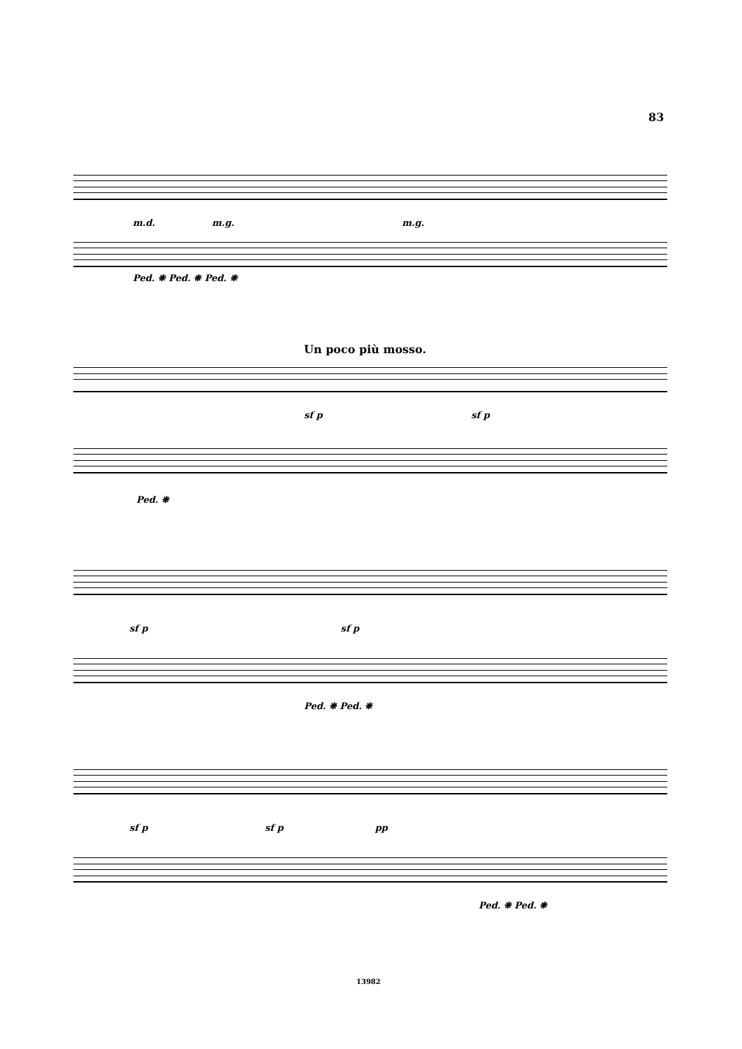83
m.d. m.g. m.g.
Ped. ❋ Ped. ❋ Ped. ❋
Un poco più mosso.
sf p sf p
Ped. ❋
sf p sf p
Ped. ❋ Ped. ❋
sf p sf p pp
Ped. ❋ Ped. ❋
13982